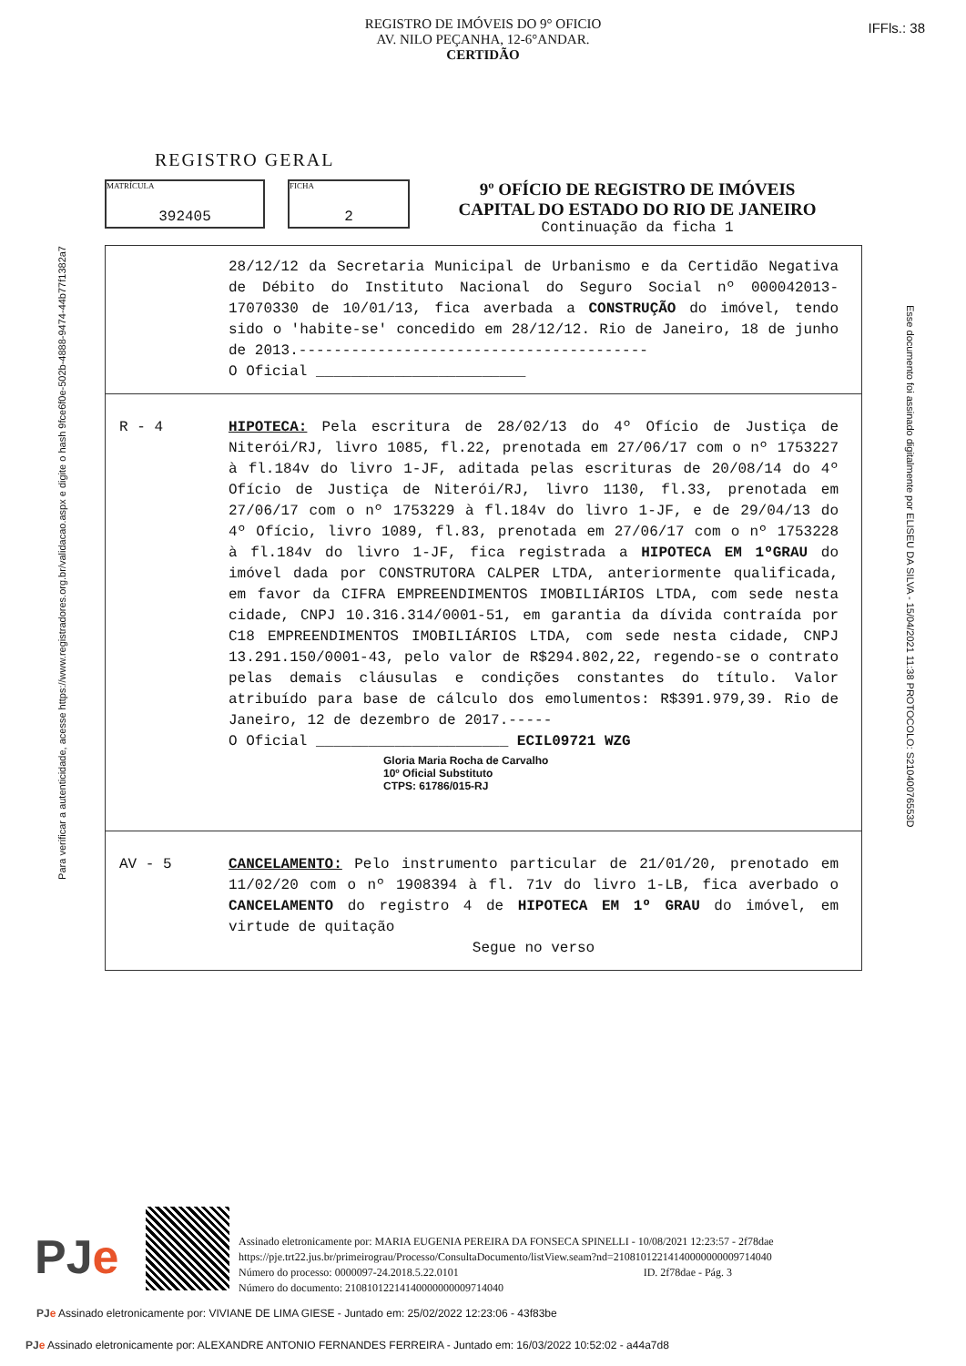REGISTRO DE IMÓVEIS DO 9° OFICIO
AV. NILO PEÇANHA, 12-6°ANDAR.
CERTIDÃO
IFFls.: 38
Para verificar a autenticidade, acesse https://www.registradores.org.br/validacao.aspx e digite o hash 9fce6f0e-502b-4888-9474-44b77f1382a7
Esse documento foi assinado digitalmente por ELISEU DA SILVA - 15/04/2021 11:38 PROTOCOLO: S21040076553D
REGISTRO GERAL
MATRÍCULA
392405
FICHA
2
9º OFÍCIO DE REGISTRO DE IMÓVEIS
CAPITAL DO ESTADO DO RIO DE JANEIRO
Continuação da ficha 1
28/12/12 da Secretaria Municipal de Urbanismo e da Certidão Negativa de Débito do Instituto Nacional do Seguro Social nº 000042013-17070330 de 10/01/13, fica averbada a CONSTRUÇÃO do imóvel, tendo sido o 'habite-se' concedido em 28/12/12. Rio de Janeiro, 18 de junho de 2013.----------------------------------------
O Oficial ________________________
R - 4 HIPOTECA: Pela escritura de 28/02/13 do 4º Ofício de Justiça de Niterói/RJ, livro 1085, fl.22, prenotada em 27/06/17 com o nº 1753227 à fl.184v do livro 1-JF, aditada pelas escrituras de 20/08/14 do 4º Ofício de Justiça de Niterói/RJ, livro 1130, fl.33, prenotada em 27/06/17 com o nº 1753229 à fl.184v do livro 1-JF, e de 29/04/13 do 4º Ofício, livro 1089, fl.83, prenotada em 27/06/17 com o nº 1753228 à fl.184v do livro 1-JF, fica registrada a HIPOTECA EM 1ºGRAU do imóvel dada por CONSTRUTORA CALPER LTDA, anteriormente qualificada, em favor da CIFRA EMPREENDIMENTOS IMOBILIÁRIOS LTDA, com sede nesta cidade, CNPJ 10.316.314/0001-51, em garantia da dívida contraída por C18 EMPREENDIMENTOS IMOBILIÁRIOS LTDA, com sede nesta cidade, CNPJ 13.291.150/0001-43, pelo valor de R$294.802,22, regendo-se o contrato pelas demais cláusulas e condições constantes do título. Valor atribuído para base de cálculo dos emolumentos: R$391.979,39. Rio de Janeiro, 12 de dezembro de 2017.-----
O Oficial ______________________ ECIL09721 WZG
Gloria Maria Rocha de Carvalho
10º Oficial Substituto
CTPS: 61786/015-RJ
AV - 5 CANCELAMENTO: Pelo instrumento particular de 21/01/20, prenotado em 11/02/20 com o nº 1908394 à fl. 71v do livro 1-LB, fica averbado o CANCELAMENTO do registro 4 de HIPOTECA EM 1º GRAU do imóvel, em virtude de quitação
Segue no verso
PJe
Assinado eletronicamente por: MARIA EUGENIA PEREIRA DA FONSECA SPINELLI - 10/08/2021 12:23:57 - 2f78dae
https://pje.trt22.jus.br/primeirograu/Processo/ConsultaDocumento/listView.seam?nd=21081012214140000000009714040
Número do processo: 0000097-24.2018.5.22.0101 ID. 2f78dae - Pág. 3
Número do documento: 21081012214140000000009714040
PJ e Assinado eletronicamente por: VIVIANE DE LIMA GIESE - Juntado em: 25/02/2022 12:23:06 - 43f83be
PJ e Assinado eletronicamente por: ALEXANDRE ANTONIO FERNANDES FERREIRA - Juntado em: 16/03/2022 10:52:02 - a44a7d8